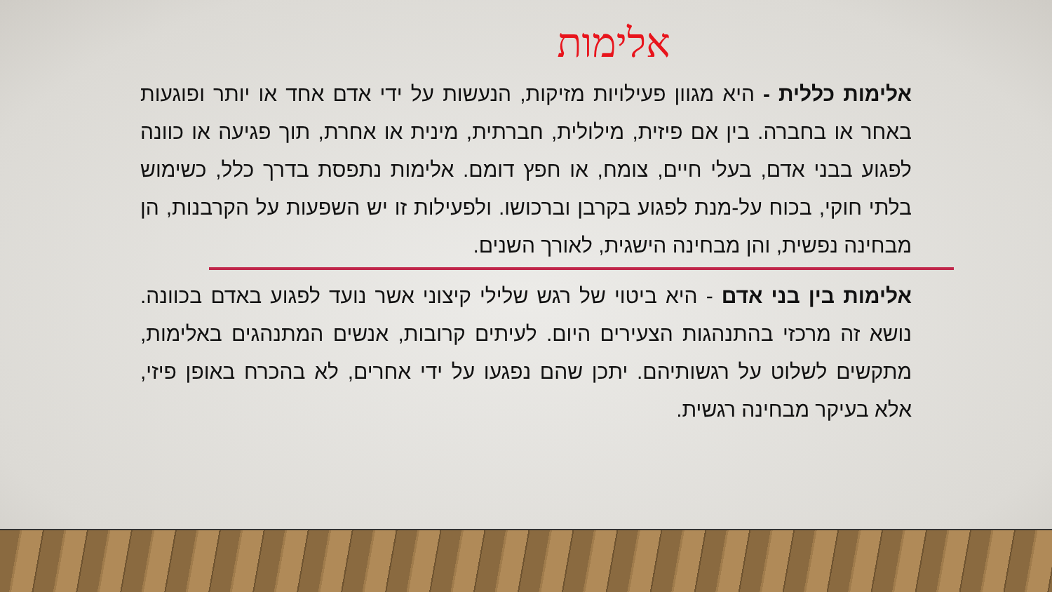אלימות
אלימות כללית - היא מגוון פעילויות מזיקות, הנעשות על ידי אדם אחד או יותר ופוגעות באחר או בחברה. בין אם פיזית, מילולית, חברתית, מינית או אחרת, תוך פגיעה או כוונה לפגוע בבני אדם, בעלי חיים, צומח, או חפץ דומם. אלימות נתפסת בדרך כלל, כשימוש בלתי חוקי, בכוח על-מנת לפגוע בקרבן וברכושו. ולפעילות זו יש השפעות על הקרבנות, הן מבחינה נפשית, והן מבחינה הישגית, לאורך השנים.
אלימות בין בני אדם - היא ביטוי של רגש שלילי קיצוני אשר נועד לפגוע באדם בכוונה. נושא זה מרכזי בהתנהגות הצעירים היום. לעיתים קרובות, אנשים המתנהגים באלימות, מתקשים לשלוט על רגשותיהם. יתכן שהם נפגעו על ידי אחרים, לא בהכרח באופן פיזי, אלא בעיקר מבחינה רגשית.